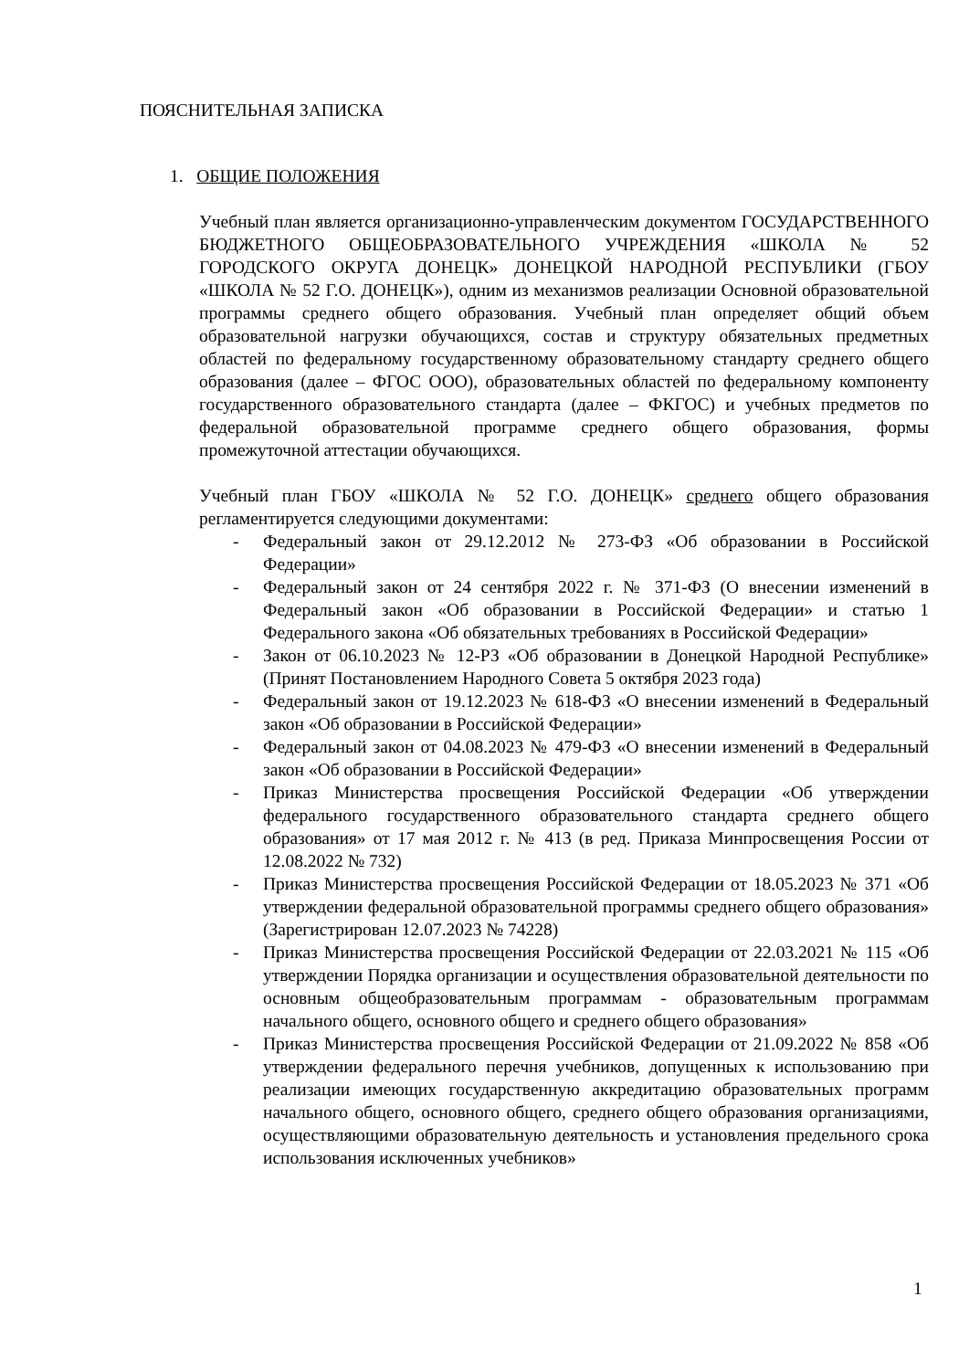ПОЯСНИТЕЛЬНАЯ ЗАПИСКА
1. ОБЩИЕ ПОЛОЖЕНИЯ
Учебный план является организационно-управленческим документом ГОСУДАРСТВЕННОГО БЮДЖЕТНОГО ОБЩЕОБРАЗОВАТЕЛЬНОГО УЧРЕЖДЕНИЯ «ШКОЛА № 52 ГОРОДСКОГО ОКРУГА ДОНЕЦК» ДОНЕЦКОЙ НАРОДНОЙ РЕСПУБЛИКИ (ГБОУ «ШКОЛА № 52 Г.О. ДОНЕЦК»), одним из механизмов реализации Основной образовательной программы среднего общего образования. Учебный план определяет общий объем образовательной нагрузки обучающихся, состав и структуру обязательных предметных областей по федеральному государственному образовательному стандарту среднего общего образования (далее – ФГОС ООО), образовательных областей по федеральному компоненту государственного образовательного стандарта (далее – ФКГОС) и учебных предметов по федеральной образовательной программе среднего общего образования, формы промежуточной аттестации обучающихся.
Учебный план ГБОУ «ШКОЛА № 52 Г.О. ДОНЕЦК» среднего общего образования регламентируется следующими документами:
- Федеральный закон от 29.12.2012 № 273-ФЗ «Об образовании в Российской Федерации»
- Федеральный закон от 24 сентября 2022 г. № 371-ФЗ (О внесении изменений в Федеральный закон «Об образовании в Российской Федерации» и статью 1 Федерального закона «Об обязательных требованиях в Российской Федерации»
- Закон от 06.10.2023 № 12-РЗ «Об образовании в Донецкой Народной Республике» (Принят Постановлением Народного Совета 5 октября 2023 года)
- Федеральный закон от 19.12.2023 № 618-ФЗ «О внесении изменений в Федеральный закон «Об образовании в Российской Федерации»
- Федеральный закон от 04.08.2023 № 479-ФЗ «О внесении изменений в Федеральный закон «Об образовании в Российской Федерации»
- Приказ Министерства просвещения Российской Федерации «Об утверждении федерального государственного образовательного стандарта среднего общего образования» от 17 мая 2012 г. № 413 (в ред. Приказа Минпросвещения России от 12.08.2022 № 732)
- Приказ Министерства просвещения Российской Федерации от 18.05.2023 № 371 «Об утверждении федеральной образовательной программы среднего общего образования» (Зарегистрирован 12.07.2023 № 74228)
- Приказ Министерства просвещения Российской Федерации от 22.03.2021 № 115 «Об утверждении Порядка организации и осуществления образовательной деятельности по основным общеобразовательным программам - образовательным программам начального общего, основного общего и среднего общего образования»
- Приказ Министерства просвещения Российской Федерации от 21.09.2022 № 858 «Об утверждении федерального перечня учебников, допущенных к использованию при реализации имеющих государственную аккредитацию образовательных программ начального общего, основного общего, среднего общего образования организациями, осуществляющими образовательную деятельность и установления предельного срока использования исключенных учебников»
1